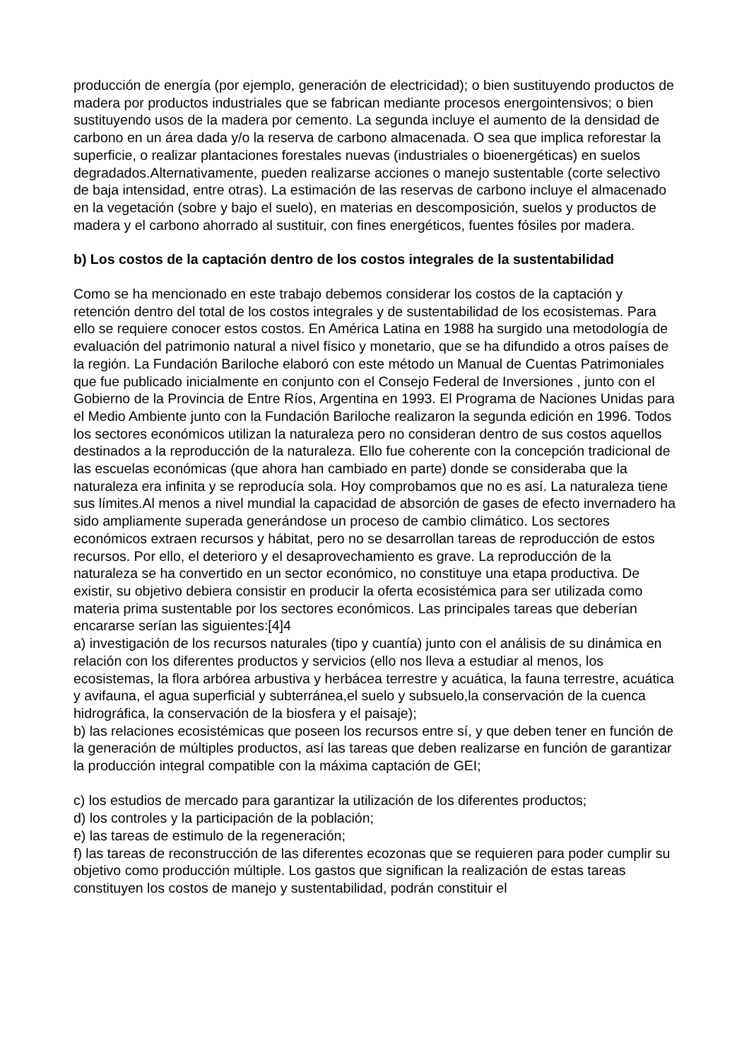producción de energía (por ejemplo, generación de electricidad); o bien sustituyendo productos de madera por productos industriales que se fabrican mediante procesos energointensivos; o bien sustituyendo usos de la madera por cemento. La segunda incluye el aumento de la densidad de carbono en un área dada y/o la reserva de carbono almacenada. O sea que implica reforestar la superficie, o realizar plantaciones forestales nuevas (industriales o bioenergéticas) en suelos
degradados.Alternativamente, pueden realizarse acciones o manejo sustentable (corte selectivo de baja intensidad, entre otras). La estimación de las reservas de carbono incluye el almacenado en la vegetación (sobre y bajo el suelo), en materias en descomposición, suelos y productos de madera y el carbono ahorrado al sustituir, con fines energéticos, fuentes fósiles por madera.
b) Los costos de la captación dentro de los costos integrales de la sustentabilidad
Como se ha mencionado en este trabajo debemos considerar los costos de la captación y retención dentro del total de los costos integrales y de sustentabilidad de los ecosistemas. Para ello se requiere conocer estos costos. En América Latina en 1988 ha surgido una metodología de evaluación del patrimonio natural a nivel físico y monetario, que se ha difundido a otros países de la región. La Fundación Bariloche elaboró con este método un Manual de Cuentas Patrimoniales que fue publicado inicialmente en conjunto con el Consejo Federal de Inversiones , junto con el Gobierno de la Provincia de Entre Ríos, Argentina en 1993. El Programa de Naciones Unidas para el Medio Ambiente junto con la Fundación Bariloche realizaron la segunda edición en 1996. Todos los sectores económicos utilizan la naturaleza pero no consideran dentro de sus costos aquellos destinados a la reproducción de la naturaleza. Ello fue coherente con la concepción tradicional de las escuelas económicas (que ahora han cambiado en parte) donde se consideraba que la naturaleza era infinita y se reproducía sola. Hoy comprobamos que no es así. La naturaleza tiene sus límites.Al menos a nivel mundial la capacidad de absorción de gases de efecto invernadero ha sido ampliamente superada generándose un proceso de cambio climático. Los sectores económicos extraen recursos y hábitat, pero no se desarrollan tareas de reproducción de estos recursos. Por ello, el deterioro y el desaprovechamiento es grave. La reproducción de la naturaleza se ha convertido en un sector económico, no constituye una etapa productiva. De existir, su objetivo debiera consistir en producir la oferta ecosistémica para ser utilizada como materia prima sustentable por los sectores económicos. Las principales tareas que deberían encararse serían las siguientes:[4]4
a) investigación de los recursos naturales (tipo y cuantía) junto con el análisis de su dinámica en relación con los diferentes productos y servicios (ello nos lleva a estudiar al menos, los ecosistemas, la flora arbórea arbustiva y herbácea terrestre y acuática, la fauna terrestre, acuática y avifauna, el agua superficial y subterránea,el suelo y subsuelo,la conservación de la cuenca hidrográfica, la conservación de la biosfera y el paisaje);
b) las relaciones ecosistémicas que poseen los recursos entre sí, y que deben tener en función de la generación de múltiples productos, así las tareas que deben realizarse en función de garantizar la producción integral compatible con la máxima captación de GEI;
c) los estudios de mercado para garantizar la utilización de los diferentes productos;
d) los controles y la participación de la población;
e) las tareas de estimulo de la regeneración;
f) las tareas de reconstrucción de las diferentes ecozonas que se requieren para poder cumplir su objetivo como producción múltiple. Los gastos que significan la realización de estas tareas constituyen los costos de manejo y sustentabilidad, podrán constituir el